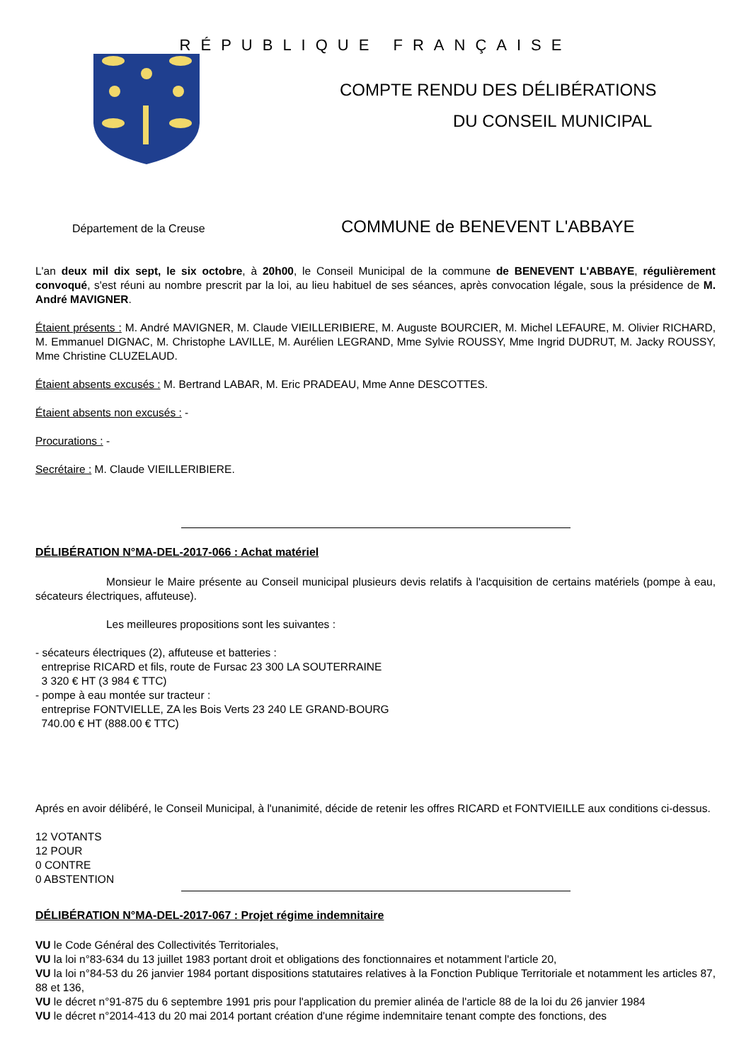RÉPUBLIQUE FRANÇAISE
COMPTE RENDU DES DÉLIBÉRATIONS
DU CONSEIL MUNICIPAL
Département de la Creuse
COMMUNE de BENEVENT L'ABBAYE
L'an deux mil dix sept, le six octobre, à 20h00, le Conseil Municipal de la commune de BENEVENT L'ABBAYE, régulièrement convoqué, s'est réuni au nombre prescrit par la loi, au lieu habituel de ses séances, après convocation légale, sous la présidence de M. André MAVIGNER.
Étaient présents : M. André MAVIGNER, M. Claude VIEILLERIBIERE, M. Auguste BOURCIER, M. Michel LEFAURE, M. Olivier RICHARD, M. Emmanuel DIGNAC, M. Christophe LAVILLE, M. Aurélien LEGRAND, Mme Sylvie ROUSSY, Mme Ingrid DUDRUT, M. Jacky ROUSSY, Mme Christine CLUZELAUD.
Étaient absents excusés : M. Bertrand LABAR, M. Eric PRADEAU, Mme Anne DESCOTTES.
Étaient absents non excusés : -
Procurations : -
Secrétaire : M. Claude VIEILLERIBIERE.
DÉLIBÉRATION N°MA-DEL-2017-066 : Achat matériel
Monsieur le Maire présente au Conseil municipal plusieurs devis relatifs à l'acquisition de certains matériels (pompe à eau, sécateurs électriques, affuteuse).
Les meilleures propositions sont les suivantes :
- sécateurs électriques (2), affuteuse et batteries :
entreprise RICARD et fils, route de Fursac 23 300 LA SOUTERRAINE
3 320 € HT (3 984 € TTC)
- pompe à eau montée sur tracteur :
entreprise FONTVIELLE, ZA les Bois Verts 23 240 LE GRAND-BOURG
740.00 € HT (888.00 € TTC)
Aprés en avoir délibéré, le Conseil Municipal, à l'unanimité, décide de retenir les offres RICARD et FONTVIEILLE aux conditions ci-dessus.
12 VOTANTS
12 POUR
0 CONTRE
0 ABSTENTION
DÉLIBÉRATION N°MA-DEL-2017-067 : Projet régime indemnitaire
VU le Code Général des Collectivités Territoriales,
VU la loi n°83-634 du 13 juillet 1983 portant droit et obligations des fonctionnaires et notamment l'article 20,
VU la loi n°84-53 du 26 janvier 1984 portant dispositions statutaires relatives à la Fonction Publique Territoriale et notamment les articles 87, 88 et 136,
VU le décret n°91-875 du 6 septembre 1991 pris pour l'application du premier alinéa de l'article 88 de la loi du 26 janvier 1984
VU le décret n°2014-413 du 20 mai 2014 portant création d'une régime indemnitaire tenant compte des fonctions, des